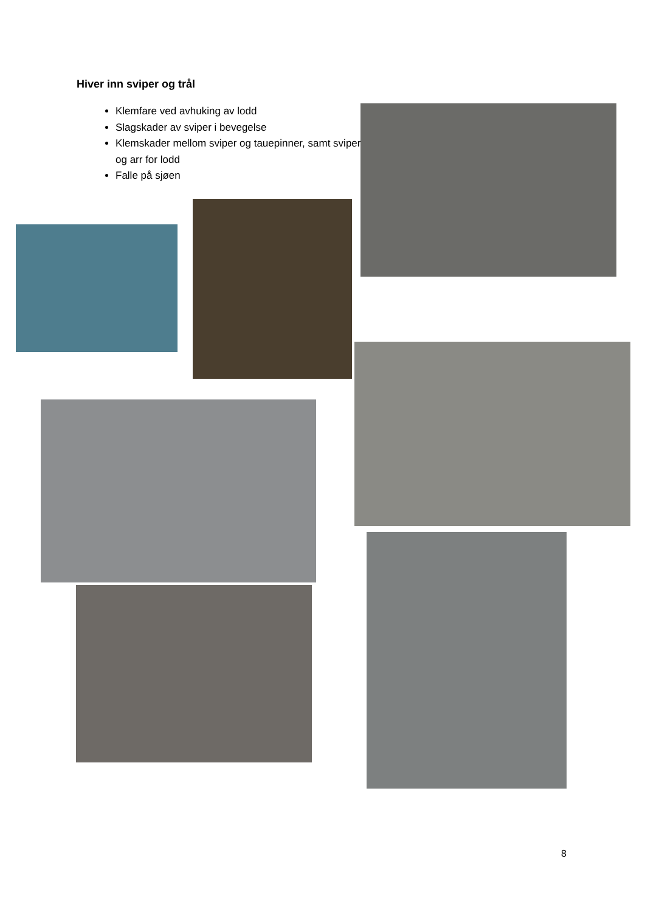Hiver inn sviper og trål
Klemfare ved avhuking av lodd
Slagskader av sviper i bevegelse
Klemskader mellom sviper og tauepinner, samt sviper og arr for lodd
Falle på sjøen
8